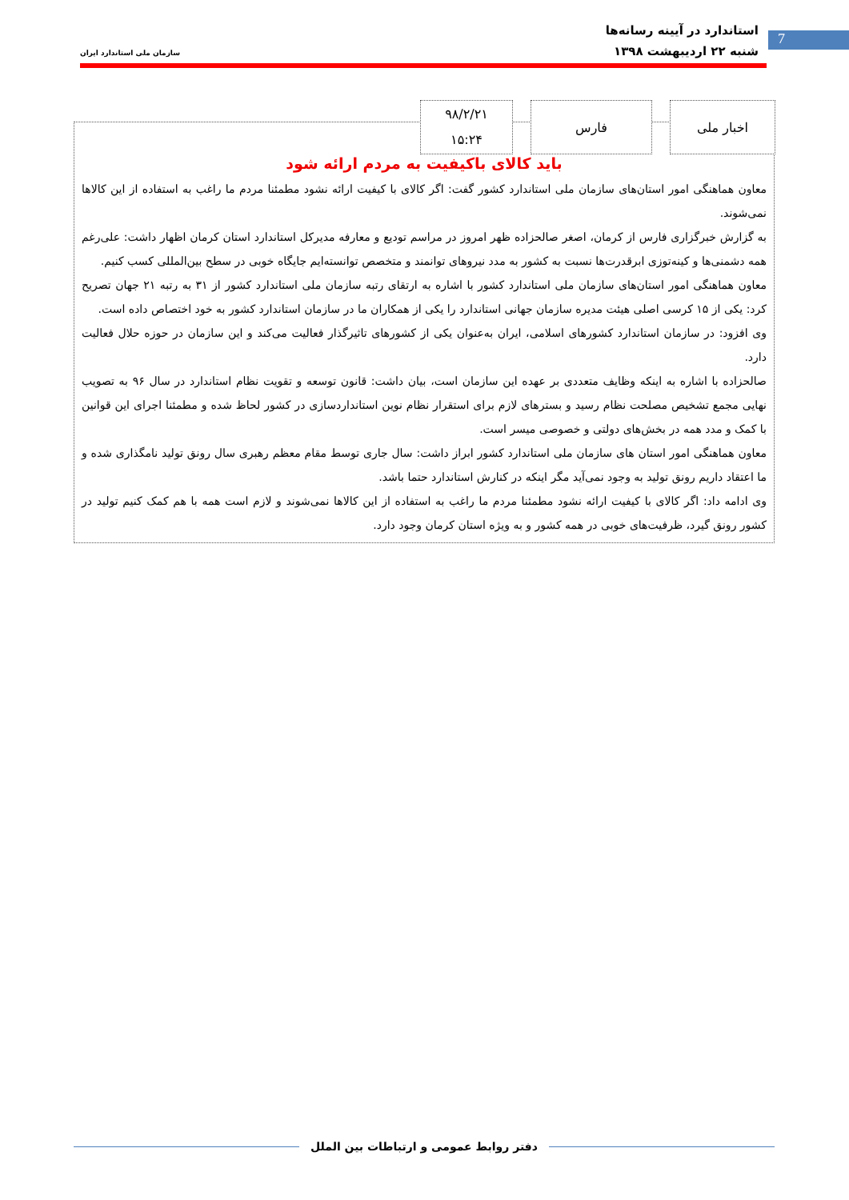7
استاندارد در آیینه رسانه‌ها
شنبه ۲۲ اردیبهشت ۱۳۹۸
سازمان ملی استاندارد ایران
باید کالای باکیفیت به مردم ارائه شود
معاون هماهنگی امور استان‌های سازمان ملی استاندارد کشور گفت: اگر کالای با کیفیت ارائه نشود مطمئنا مردم ما راغب به استفاده از این کالاها نمی‌شوند.
به گزارش خبرگزاری فارس از کرمان، اصغر صالحزاده ظهر امروز در مراسم تودیع و معارفه مدیرکل استاندارد استان کرمان اظهار داشت: علی‌رغم همه دشمنی‌ها و کینه‌توزی ابرقدرت‌ها نسبت به کشور به مدد نیروهای توانمند و متخصص توانسته‌ایم جایگاه خوبی در سطح بین‌المللی کسب کنیم.
معاون هماهنگی امور استان‌های سازمان ملی استاندارد کشور با اشاره به ارتقای رتبه سازمان ملی استاندارد کشور از ۳۱ به رتبه ۲۱ جهان تصریح کرد: یکی از ۱۵ کرسی اصلی هیئت مدیره سازمان جهانی استاندارد را یکی از همکاران ما در سازمان استاندارد کشور به خود اختصاص داده است.
وی افزود: در سازمان استاندارد کشورهای اسلامی، ایران به‌عنوان یکی از کشورهای تاثیرگذار فعالیت می‌کند و این سازمان در حوزه حلال فعالیت دارد.
صالحزاده با اشاره به اینکه وظایف متعددی بر عهده این سازمان است، بیان داشت: قانون توسعه و تقویت نظام استاندارد در سال ۹۶ به تصویب نهایی مجمع تشخیص مصلحت نظام رسید و بسترهای لازم برای استقرار نظام نوین استانداردسازی در کشور لحاظ شده و مطمئنا اجرای این قوانین با کمک و مدد همه در بخش‌های دولتی و خصوصی میسر است.
معاون هماهنگی امور استان های سازمان ملی استاندارد کشور ابراز داشت: سال جاری توسط مقام معظم رهبری سال رونق تولید نامگذاری شده و ما اعتقاد داریم رونق تولید به وجود نمی‌آید مگر اینکه در کنارش استاندارد حتما باشد.
وی ادامه داد: اگر کالای با کیفیت ارائه نشود مطمئنا مردم ما راغب به استفاده از این کالاها نمی‌شوند و لازم است همه با هم کمک کنیم تولید در کشور رونق گیرد، ظرفیت‌های خوبی در همه کشور و به ویژه استان کرمان وجود دارد.
اخبار ملی فارس
۹۸/۲/۲۱
۱۵:۲۴
دفتر روابط عمومی و ارتباطات بین الملل